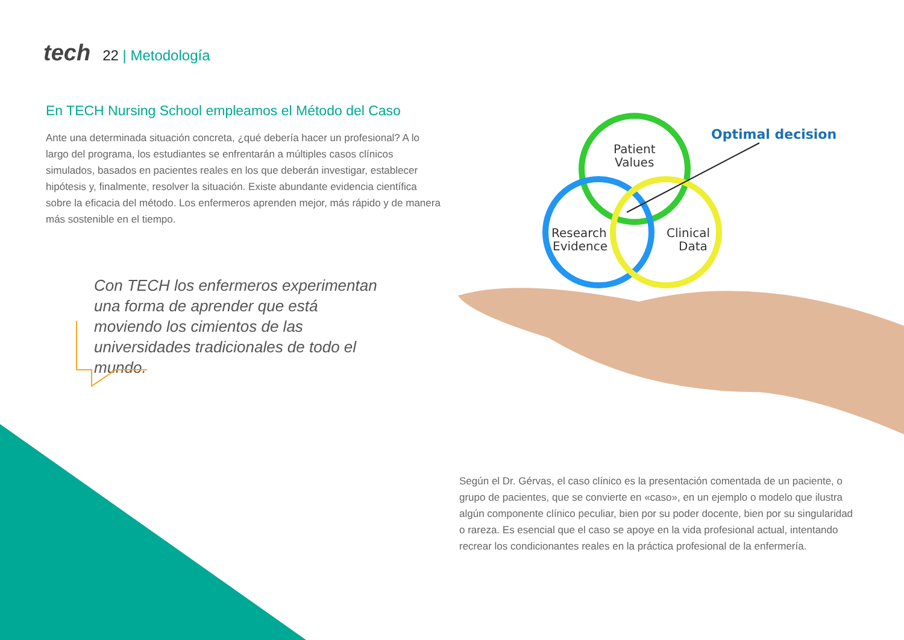tech
22 | Metodología
En TECH Nursing School empleamos el Método del Caso
Ante una determinada situación concreta, ¿qué debería hacer un profesional? A lo largo del programa, los estudiantes se enfrentarán a múltiples casos clínicos simulados, basados en pacientes reales en los que deberán investigar, establecer hipótesis y, finalmente, resolver la situación. Existe abundante evidencia científica sobre la eficacia del método. Los enfermeros aprenden mejor, más rápido y de manera más sostenible en el tiempo.
Con TECH los enfermeros experimentan una forma de aprender que está moviendo los cimientos de las universidades tradicionales de todo el mundo.
Optimal decision
Patient
Values
Research
Evidence
Clinical
Data
Según el Dr. Gérvas, el caso clínico es la presentación comentada de un paciente, o grupo de pacientes, que se convierte en «caso», en un ejemplo o modelo que ilustra algún componente clínico peculiar, bien por su poder docente, bien por su singularidad o rareza. Es esencial que el caso se apoye en la vida profesional actual, intentando recrear los condicionantes reales en la práctica profesional de la enfermería.